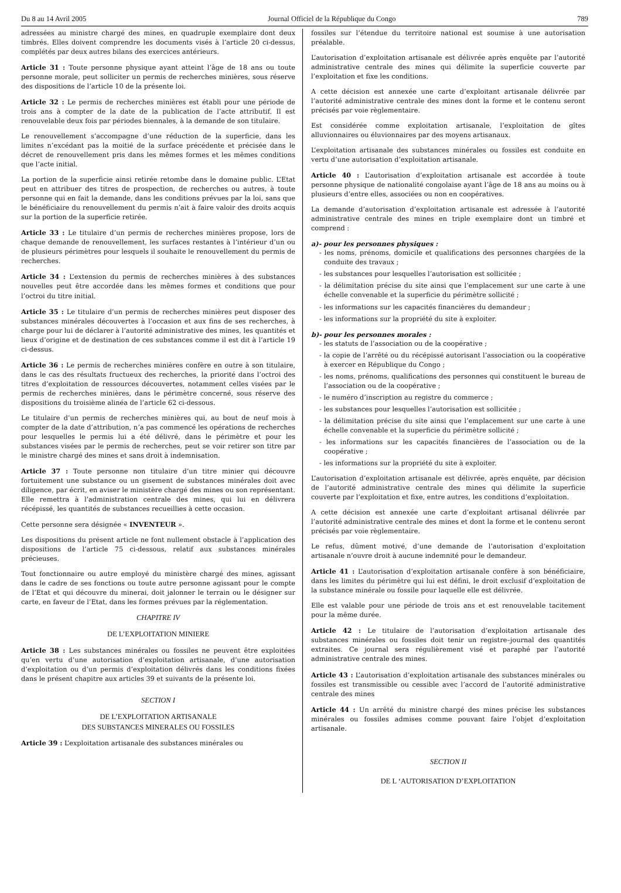Du 8 au 14 Avril 2005 Journal Officiel de la République du Congo 789
adressées au ministre chargé des mines, en quadruple exemplaire dont deux timbrés. Elles doivent comprendre les documents visés à l’article 20 ci-dessus, complétés par deux autres bilans des exercices antérieurs.
Article 31 : Toute personne physique ayant atteint l’âge de 18 ans ou toute personne morale, peut solliciter un permis de recherches minières, sous réserve des dispositions de l’article 10 de la présente loi.
Article 32 : Le permis de recherches minières est établi pour une période de trois ans à compter de la date de la publication de l’acte attributif. Il est renouvelable deux fois par périodes biennales, à la demande de son titulaire.
Le renouvellement s’accompagne d’une réduction de la superficie, dans les limites n’excédant pas la moitié de la surface précédente et précisée dans le décret de renouvellement pris dans les mêmes formes et les mêmes conditions que l’acte initial.
La portion de la superficie ainsi retirée retombe dans le domaine public. L’Etat peut en attribuer des titres de prospection, de recherches ou autres, à toute personne qui en fait la demande, dans les conditions prévues par la loi, sans que le bénéficiaire du renouvellement du permis n’ait à faire valoir des droits acquis sur la portion de la superficie retirée.
Article 33 : Le titulaire d’un permis de recherches minières propose, lors de chaque demande de renouvellement, les surfaces restantes à l’intérieur d’un ou de plusieurs périmètres pour lesquels il souhaite le renouvellement du permis de recherches.
Article 34 : L’extension du permis de recherches minières à des substances nouvelles peut être accordée dans les mêmes formes et conditions que pour l’octroi du titre initial.
Article 35 : Le titulaire d’un permis de recherches minières peut disposer des substances minérales découvertes à l’occasion et aux fins de ses recherches, à charge pour lui de déclarer à l’autorité administrative des mines, les quantités et lieux d’origine et de destination de ces substances comme il est dit à l’article 19 ci-dessus.
Article 36 : Le permis de recherches minières confère en outre à son titulaire, dans le cas des résultats fructueux des recherches, la priorité dans l’octroi des titres d’exploitation de ressources découvertes, notamment celles visées par le permis de recherches minières, dans le périmètre concerné, sous réserve des dispositions du troisième alinéa de l’article 62 ci-dessous.
Le titulaire d’un permis de recherches minières qui, au bout de neuf mois à compter de la date d’attribution, n’a pas commencé les opérations de recherches pour lesquelles le permis lui a été délivré, dans le périmètre et pour les substances visées par le permis de recherches, peut se voir retirer son titre par le ministre chargé des mines et sans droit à indemnisation.
Article 37 : Toute personne non titulaire d’un titre minier qui découvre fortuitement une substance ou un gisement de substances minérales doit avec diligence, par écrit, en aviser le ministère chargé des mines ou son représentant. Elle remettra à l’administration centrale des mines, qui lui en délivrera récépissé, les quantités de substances recueillies à cette occasion.
Cette personne sera désignée « INVENTEUR ».
Les dispositions du présent article ne font nullement obstacle à l’application des dispositions de l’article 75 ci-dessous, relatif aux substances minérales précieuses.
Tout fonctionnaire ou autre employé du ministère chargé des mines, agissant dans le cadre de ses fonctions ou toute autre personne agissant pour le compte de l’Etat et qui découvre du minerai, doit jalonner le terrain ou le désigner sur carte, en faveur de l’Etat, dans les formes prévues par la réglementation.
CHAPITRE IV
DE L’EXPLOITATION MINIERE
Article 38 : Les substances minérales ou fossiles ne peuvent être exploitées qu’en vertu d’une autorisation d’exploitation artisanale, d’une autorisation d’exploitation ou d’un permis d’exploitation délivrés dans les conditions fixées dans le présent chapitre aux articles 39 et suivants de la présente loi.
SECTION I
DE L’EXPLOITATION ARTISANALE
DES SUBSTANCES MINERALES OU FOSSILES
Article 39 : L’exploitation artisanale des substances minérales ou
fossiles sur l’étendue du territoire national est soumise à une autorisation préalable.
L’autorisation d’exploitation artisanale est délivrée après enquête par l’autorité administrative centrale des mines qui délimite la superficie couverte par l’exploitation et fixe les conditions.
A cette décision est annexée une carte d’exploitant artisanale délivrée par l’autorité administrative centrale des mines dont la forme et le contenu seront précisés par voie règlementaire.
Est considérée comme exploitation artisanale, l’exploitation de gîtes alluvionnaires ou éluvionnaires par des moyens artisanaux.
L’exploitation artisanale des substances minérales ou fossiles est conduite en vertu d’une autorisation d’exploitation artisanale.
Article 40 : L’autorisation d’exploitation artisanale est accordée à toute personne physique de nationalité congolaise ayant l’âge de 18 ans au moins ou à plusieurs d’entre elles, associées ou non en coopératives.
La demande d’autorisation d’exploitation artisanale est adressée à l’autorité administrative centrale des mines en triple exemplaire dont un timbré et comprend :
a)- pour les personnes physiques :
- les noms, prénoms, domicile et qualifications des personnes chargées de la conduite des travaux ;
- les substances pour lesquelles l’autorisation est sollicitée ;
- la délimitation précise du site ainsi que l’emplacement sur une carte à une échelle convenable et la superficie du périmètre sollicité ;
- les informations sur les capacités financières du demandeur ;
- les informations sur la propriété du site à exploiter.
b)- pour les personnes morales :
- les statuts de l’association ou de la coopérative ;
- la copie de l’arrêté ou du récépissé autorisant l’association ou la coopérative à exercer en République du Congo ;
- les noms, prénoms, qualifications des personnes qui constituent le bureau de l’association ou de la coopérative ;
- le numéro d’inscription au registre du commerce ;
- les substances pour lesquelles l’autorisation est sollicitée ;
- la délimitation précise du site ainsi que l’emplacement sur une carte à une échelle convenable et la superficie du périmètre sollicité ;
- les informations sur les capacités financières de l’association ou de la coopérative ;
- les informations sur la propriété du site à exploiter.
L’autorisation d’exploitation artisanale est délivrée, après enquête, par décision de l’autorité administrative centrale des mines qui délimite la superficie couverte par l’exploitation et fixe, entre autres, les conditions d’exploitation.
A cette décision est annexée une carte d’exploitant artisanal délivrée par l’autorité administrative centrale des mines et dont la forme et le contenu seront précisés par voie règlementaire.
Le refus, dûment motivé, d’une demande de l’autorisation d’exploitation artisanale n’ouvre droit à aucune indemnité pour le demandeur.
Article 41 : L’autorisation d’exploitation artisanale confère à son bénéficiaire, dans les limites du périmètre qui lui est défini, le droit exclusif d’exploitation de la substance minérale ou fossile pour laquelle elle est délivrée.
Elle est valable pour une période de trois ans et est renouvelable tacitement pour la même durée.
Article 42 : Le titulaire de l’autorisation d’exploitation artisanale des substances minérales ou fossiles doit tenir un registre–journal des quantités extraites. Ce journal sera régulièrement visé et paraphé par l’autorité administrative centrale des mines.
Article 43 : L’autorisation d’exploitation artisanale des substances minérales ou fossiles est transmissible ou cessible avec l’accord de l’autorité administrative centrale des mines
Article 44 : Un arrêté du ministre chargé des mines précise les substances minérales ou fossiles admises comme pouvant faire l’objet d’exploitation artisanale.
SECTION II
DE L ‘AUTORISATION D’EXPLOITATION